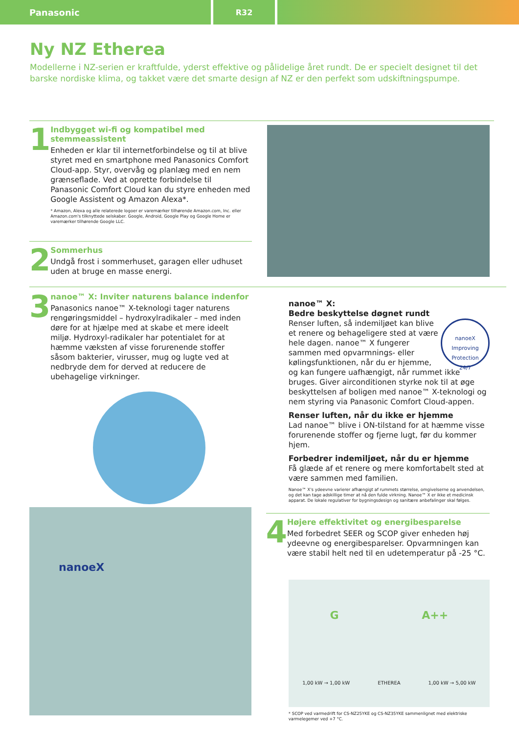Panasonic R32
Ny NZ Etherea
Modellerne i NZ-serien er kraftfulde, yderst effektive og pålidelige året rundt. De er specielt designet til det barske nordiske klima, og takket være det smarte design af NZ er den perfekt som udskiftningspumpe.
1
Indbygget wi-fi og kompatibel med stemmeassistent
Enheden er klar til internetforbindelse og til at blive styret med en smartphone med Panasonics Comfort Cloud-app. Styr, overvåg og planlæg med en nem grænseflade. Ved at oprette forbindelse til Panasonic Comfort Cloud kan du styre enheden med Google Assistent og Amazon Alexa*.
* Amazon, Alexa og alle relaterede logoer er varemærker tilhørende Amazon.com, Inc. eller Amazon.com's tilknyttede selskaber. Google, Android, Google Play og Google Home er varemærker tilhørende Google LLC.
2
Sommerhus
Undgå frost i sommerhuset, garagen eller udhuset uden at bruge en masse energi.
3
nanoe™ X: Inviter naturens balance indenfor
Panasonics nanoe™ X-teknologi tager naturens rengøringsmiddel – hydroxylradikaler – med inden døre for at hjælpe med at skabe et mere ideelt miljø. Hydroxyl-radikaler har potentialet for at hæmme væksten af visse forurenende stoffer såsom bakterier, virusser, mug og lugte ved at nedbryde dem for derved at reducere de ubehagelige virkninger.
nanoeX
nanoe™ X:
Bedre beskyttelse døgnet rundt
nanoeX
Improving Protection
24/7 Renser luften, så indemiljøet kan blive et renere og behageligere sted at være hele dagen. nanoe™ X fungerer sammen med opvarmnings- eller kølingsfunktionen, når du er hjemme, og kan fungere uafhængigt, når rummet ikke bruges. Giver airconditionen styrke nok til at øge beskyttelsen af boligen med nanoe™ X-teknologi og nem styring via Panasonic Comfort Cloud-appen.
Renser luften, når du ikke er hjemme
Lad nanoe™ blive i ON-tilstand for at hæmme visse forurenende stoffer og fjerne lugt, før du kommer hjem.
Forbedrer indemiljøet, når du er hjemme
Få glæde af et renere og mere komfortabelt sted at være sammen med familien.
Nanoe™ X's ydeevne varierer afhængigt af rummets størrelse, omgivelserne og anvendelsen, og det kan tage adskillige timer at nå den fulde virkning. Nanoe™ X er ikke et medicinsk apparat. De lokale regulativer for bygningsdesign og sanitære anbefalinger skal følges.
4
Højere effektivitet og energibesparelse
Med forbedret SEER og SCOP giver enheden høj ydeevne og energibesparelser. Opvarmningen kan være stabil helt ned til en udetemperatur på -25 °C.
G A++
1,00 kW → 1,00 kW ETHEREA 1,00 kW → 5,00 kW
* SCOP ved varmedrift for CS-NZ25YKE og CS-NZ35YKE sammenlignet med elektriske varmelegemer ved +7 °C.